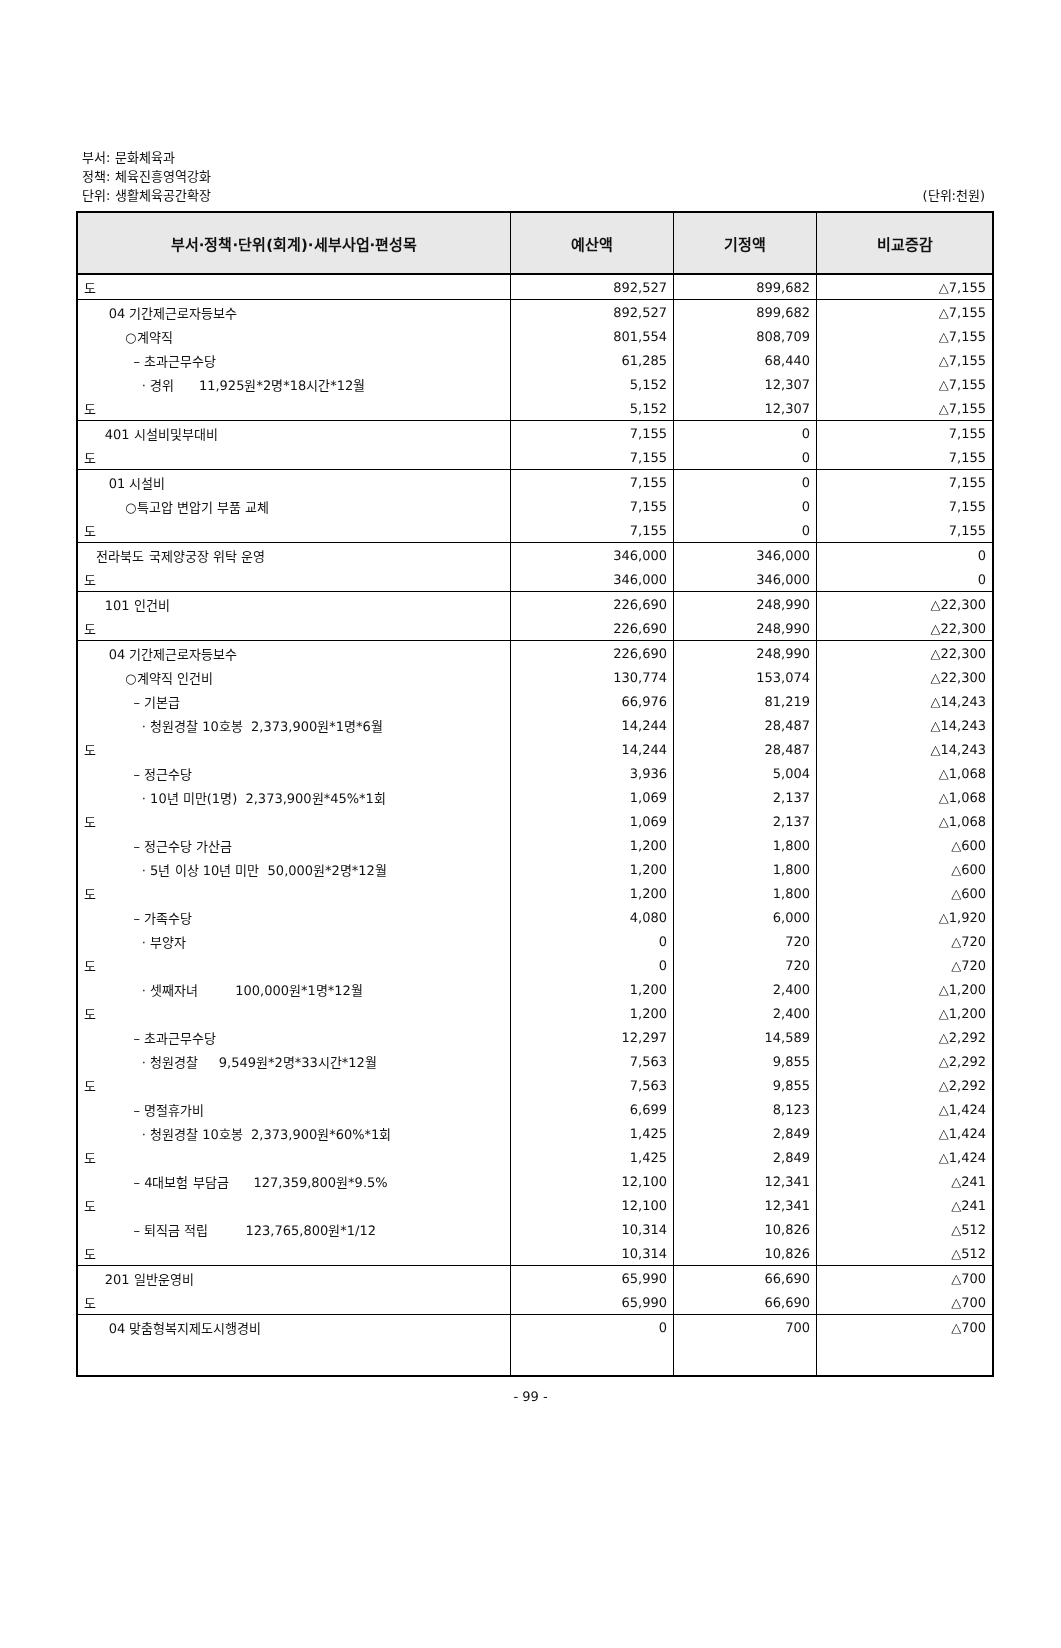부서: 문화체육과
정책: 체육진흥영역강화
단위: 생활체육공간확장
(단위:천원)
| 부서·정책·단위(회계)·세부사업·편성목 | 예산액 | 기정액 | 비교증감 |
| --- | --- | --- | --- |
| 도 | 892,527 | 899,682 | △7,155 |
| 04 기간제근로자등보수 | 892,527 | 899,682 | △7,155 |
| ○계약직 | 801,554 | 808,709 | △7,155 |
| – 초과근무수당 | 61,285 | 68,440 | △7,155 |
| · 경위 11,925원*2명*18시간*12월 | 5,152 | 12,307 | △7,155 |
| 도 | 5,152 | 12,307 | △7,155 |
| 401 시설비및부대비 | 7,155 | 0 | 7,155 |
| 도 | 7,155 | 0 | 7,155 |
| 01 시설비 | 7,155 | 0 | 7,155 |
| ○특고압 변압기 부품 교체 | 7,155 | 0 | 7,155 |
| 도 | 7,155 | 0 | 7,155 |
| 전라북도 국제양궁장 위탁 운영 | 346,000 | 346,000 | 0 |
| 도 | 346,000 | 346,000 | 0 |
| 101 인건비 | 226,690 | 248,990 | △22,300 |
| 도 | 226,690 | 248,990 | △22,300 |
| 04 기간제근로자등보수 | 226,690 | 248,990 | △22,300 |
| ○계약직 인건비 | 130,774 | 153,074 | △22,300 |
| – 기본급 | 66,976 | 81,219 | △14,243 |
| · 청원경찰 10호봉 2,373,900원*1명*6월 | 14,244 | 28,487 | △14,243 |
| 도 | 14,244 | 28,487 | △14,243 |
| – 정근수당 | 3,936 | 5,004 | △1,068 |
| · 10년 미만(1명) 2,373,900원*45%*1회 | 1,069 | 2,137 | △1,068 |
| 도 | 1,069 | 2,137 | △1,068 |
| – 정근수당 가산금 | 1,200 | 1,800 | △600 |
| · 5년 이상 10년 미만 50,000원*2명*12월 | 1,200 | 1,800 | △600 |
| 도 | 1,200 | 1,800 | △600 |
| – 가족수당 | 4,080 | 6,000 | △1,920 |
| · 부양자 | 0 | 720 | △720 |
| 도 | 0 | 720 | △720 |
| · 셋째자녀 100,000원*1명*12월 | 1,200 | 2,400 | △1,200 |
| 도 | 1,200 | 2,400 | △1,200 |
| – 초과근무수당 | 12,297 | 14,589 | △2,292 |
| · 청원경찰 9,549원*2명*33시간*12월 | 7,563 | 9,855 | △2,292 |
| 도 | 7,563 | 9,855 | △2,292 |
| – 명절휴가비 | 6,699 | 8,123 | △1,424 |
| · 청원경찰 10호봉 2,373,900원*60%*1회 | 1,425 | 2,849 | △1,424 |
| 도 | 1,425 | 2,849 | △1,424 |
| – 4대보험 부담금 127,359,800원*9.5% | 12,100 | 12,341 | △241 |
| 도 | 12,100 | 12,341 | △241 |
| – 퇴직금 적립 123,765,800원*1/12 | 10,314 | 10,826 | △512 |
| 도 | 10,314 | 10,826 | △512 |
| 201 일반운영비 | 65,990 | 66,690 | △700 |
| 도 | 65,990 | 66,690 | △700 |
| 04 맞춤형복지제도시행경비 | 0 | 700 | △700 |
- 99 -